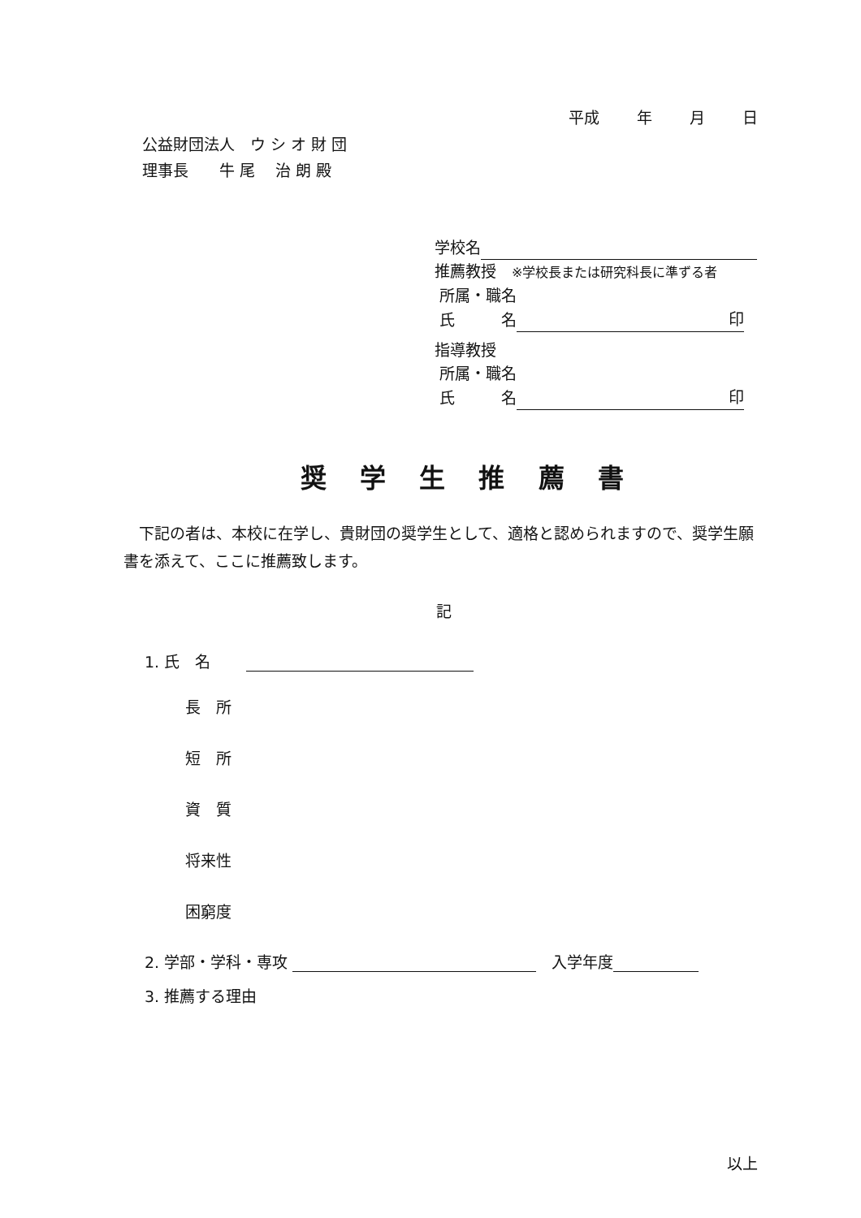平成 年 月 日
公益財団法人　ウ シ オ 財 団
理事長　　牛 尾　 治 朗 殿
学校名
推薦教授　※学校長または研究科長に準ずる者
所属・職名
氏　　　名 印
指導教授
所属・職名
氏　　　名 印
奨 学 生 推 薦 書
　下記の者は、本校に在学し、貴財団の奨学生として、適格と認められますので、奨学生願書を添えて、ここに推薦致します。
記
1. 氏　名　　
長　所
短　所
資　質
将来性
困窮度
2. 学部・学科・専攻 　入学年度
3. 推薦する理由
以上